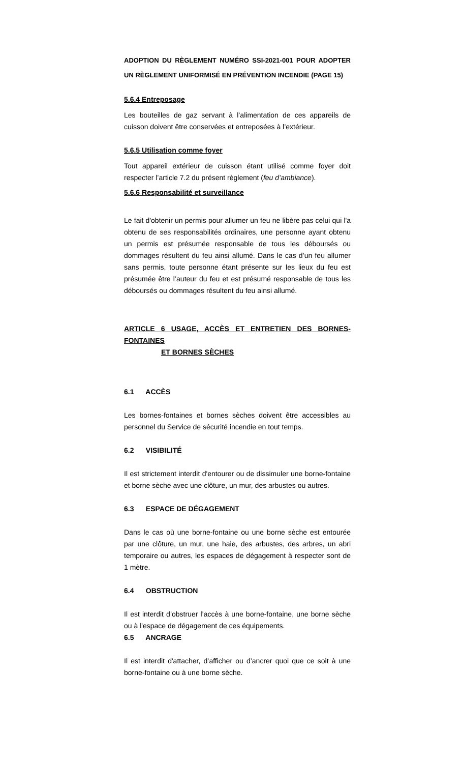ADOPTION DU RÈGLEMENT NUMÉRO SSI-2021-001 POUR ADOPTER UN RÈGLEMENT UNIFORMISÉ EN PRÉVENTION INCENDIE (PAGE 15)
5.6.4 Entreposage
Les bouteilles de gaz servant à l’alimentation de ces appareils de cuisson doivent être conservées et entreposées à l’extérieur.
5.6.5 Utilisation comme foyer
Tout appareil extérieur de cuisson étant utilisé comme foyer doit respecter l’article 7.2 du présent règlement (feu d’ambiance).
5.6.6 Responsabilité et surveillance
Le fait d'obtenir un permis pour allumer un feu ne libère pas celui qui l'a obtenu de ses responsabilités ordinaires, une personne ayant obtenu un permis est présumée responsable de tous les déboursés ou dommages résultent du feu ainsi allumé. Dans le cas d’un feu allumer sans permis, toute personne étant présente sur les lieux du feu est présumée être l’auteur du feu et est présumé responsable de tous les déboursés ou dommages résultent du feu ainsi allumé.
ARTICLE 6 USAGE, ACCÈS ET ENTRETIEN DES BORNES-FONTAINES
ET BORNES SÈCHES
6.1 ACCÈS
Les bornes-fontaines et bornes sèches doivent être accessibles au personnel du Service de sécurité incendie en tout temps.
6.2 VISIBILITÉ
Il est strictement interdit d'entourer ou de dissimuler une borne-fontaine et borne sèche avec une clôture, un mur, des arbustes ou autres.
6.3 ESPACE DE DÉGAGEMENT
Dans le cas où une borne-fontaine ou une borne sèche est entourée par une clôture, un mur, une haie, des arbustes, des arbres, un abri temporaire ou autres, les espaces de dégagement à respecter sont de 1 mètre.
6.4 OBSTRUCTION
Il est interdit d’obstruer l’accès à une borne-fontaine, une borne sèche ou à l'espace de dégagement de ces équipements.
6.5 ANCRAGE
Il est interdit d'attacher, d’afficher ou d’ancrer quoi que ce soit à une borne-fontaine ou à une borne sèche.